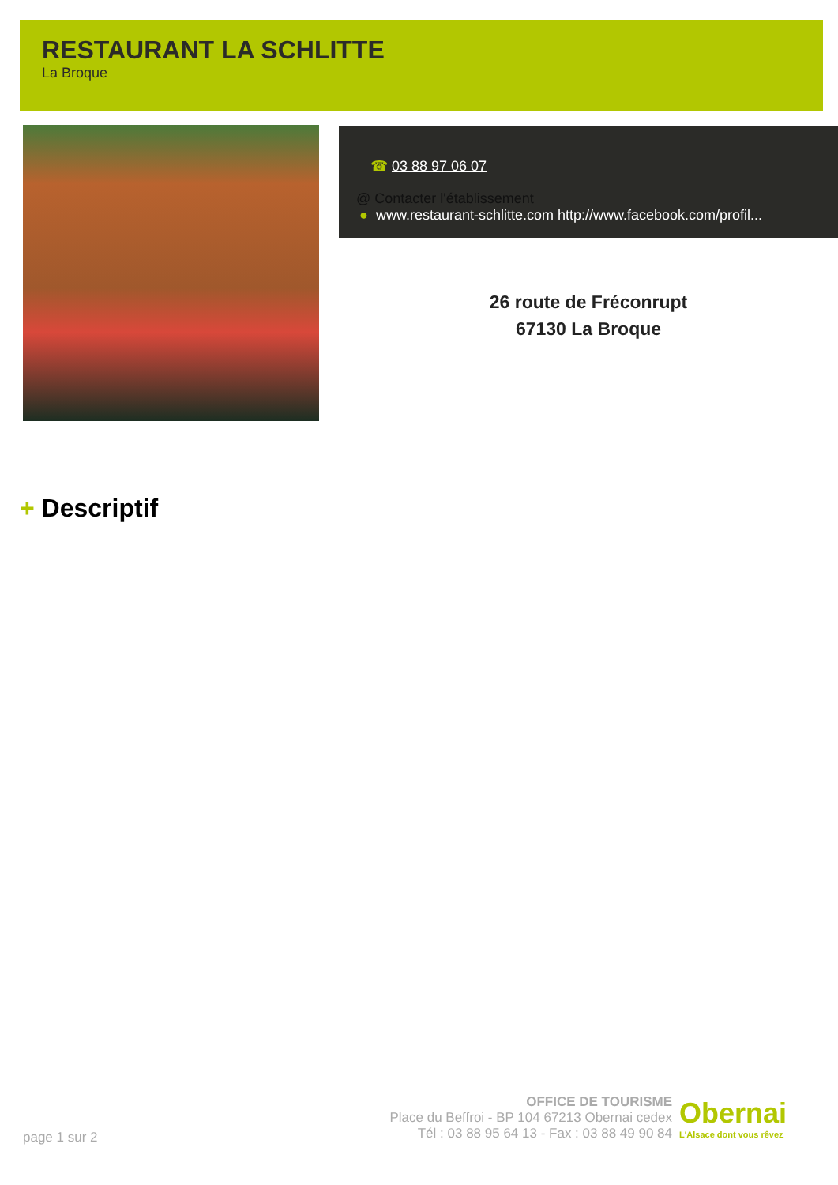RESTAURANT LA SCHLITTE
La Broque
☎ 03 88 97 06 07
@ Contacter l'établissement
● www.restaurant-schlitte.com http://www.facebook.com/profil...
26 route de Fréconrupt
67130 La Broque
+ Descriptif
OFFICE DE TOURISME
Place du Beffroi - BP 104 67213 Obernai cedex
Tél : 03 88 95 64 13 - Fax : 03 88 49 90 84
Obernai
L'Alsace dont vous rêvez
page 1 sur 2